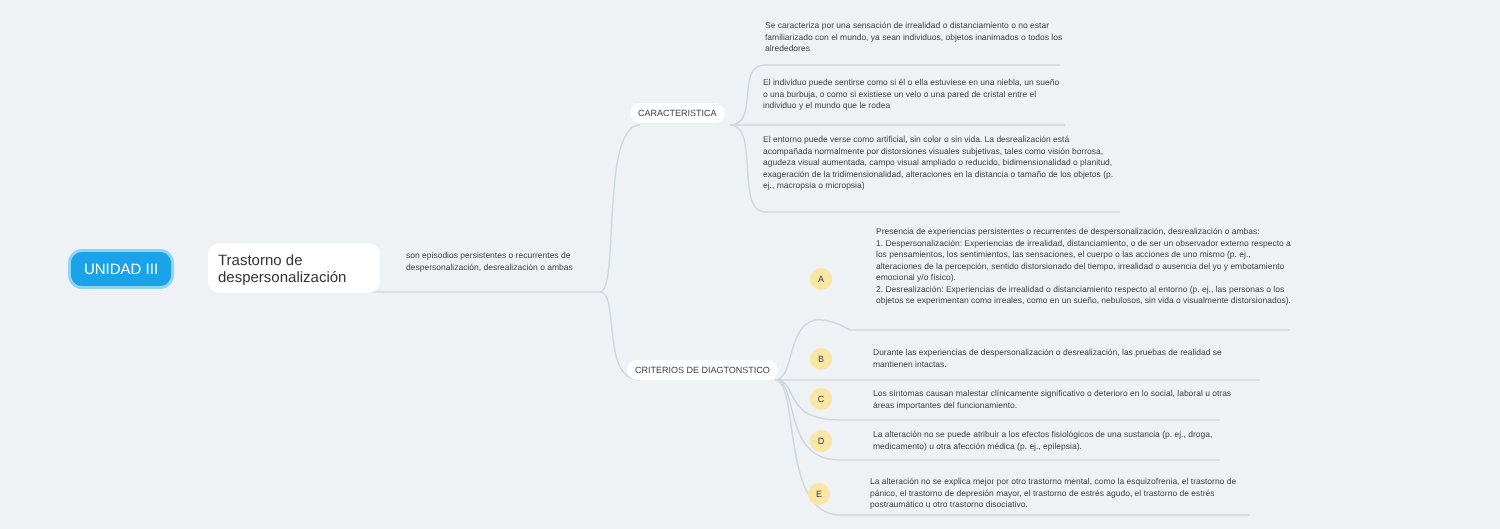UNIDAD III
Trastorno de despersonalización
son episodios persistentes o recurrentes de despersonalización, desrealización o ambas
CARACTERISTICA
CRITERIOS DE DIAGTONSTICO
Se caracteriza por una sensación de irrealidad o distanciamiento o no estar familiarizado con el mundo, ya sean individuos, objetos inanimados o todos los alrededores
El individuo puede sentirse como si él o ella estuviese en una niebla, un sueño o una burbuja, o como si existiese un velo o una pared de cristal entre el individuo y el mundo que le rodea
El entorno puede verse como artificial, sin color o sin vida. La desrealización está acompañada normalmente por distorsiones visuales subjetivas, tales como visión borrosa, agudeza visual aumentada, campo visual ampliado o reducido, bidimensionalidad o planitud, exageración de la tridimensionalidad, alteraciones en la distancia o tamaño de los objetos (p. ej., macropsia o micropsia)
A
Presencia de experiencias persistentes o recurrentes de despersonalización, desrealización o ambas:
1. Despersonalización: Experiencias de irrealidad, distanciamiento, o de ser un observador externo respecto a los pensamientos, los sentimientos, las sensaciones, el cuerpo o las acciones de uno mismo (p. ej., alteraciones de la percepción, sentido distorsionado del tiempo, irrealidad o ausencia del yo y embotamiento emocional y/o físico).
2. Desrealización: Experiencias de irrealidad o distanciamiento respecto al entorno (p. ej., las personas o los objetos se experimentan como irreales, como en un sueño, nebulosos, sin vida o visualmente distorsionados).
B
Durante las experiencias de despersonalización o desrealización, las pruebas de realidad se mantienen intactas.
C
Los síntomas causan malestar clínicamente significativo o deterioro en lo social, laboral u otras áreas importantes del funcionamiento.
D
La alteración no se puede atribuir a los efectos fisiológicos de una sustancia (p. ej., droga, medicamento) u otra afección médica (p. ej., epilepsia).
E
La alteración no se explica mejor por otro trastorno mental, como la esquizofrenia, el trastorno de pánico, el trastorno de depresión mayor, el trastorno de estrés agudo, el trastorno de estrés postraumático u otro trastorno disociativo.